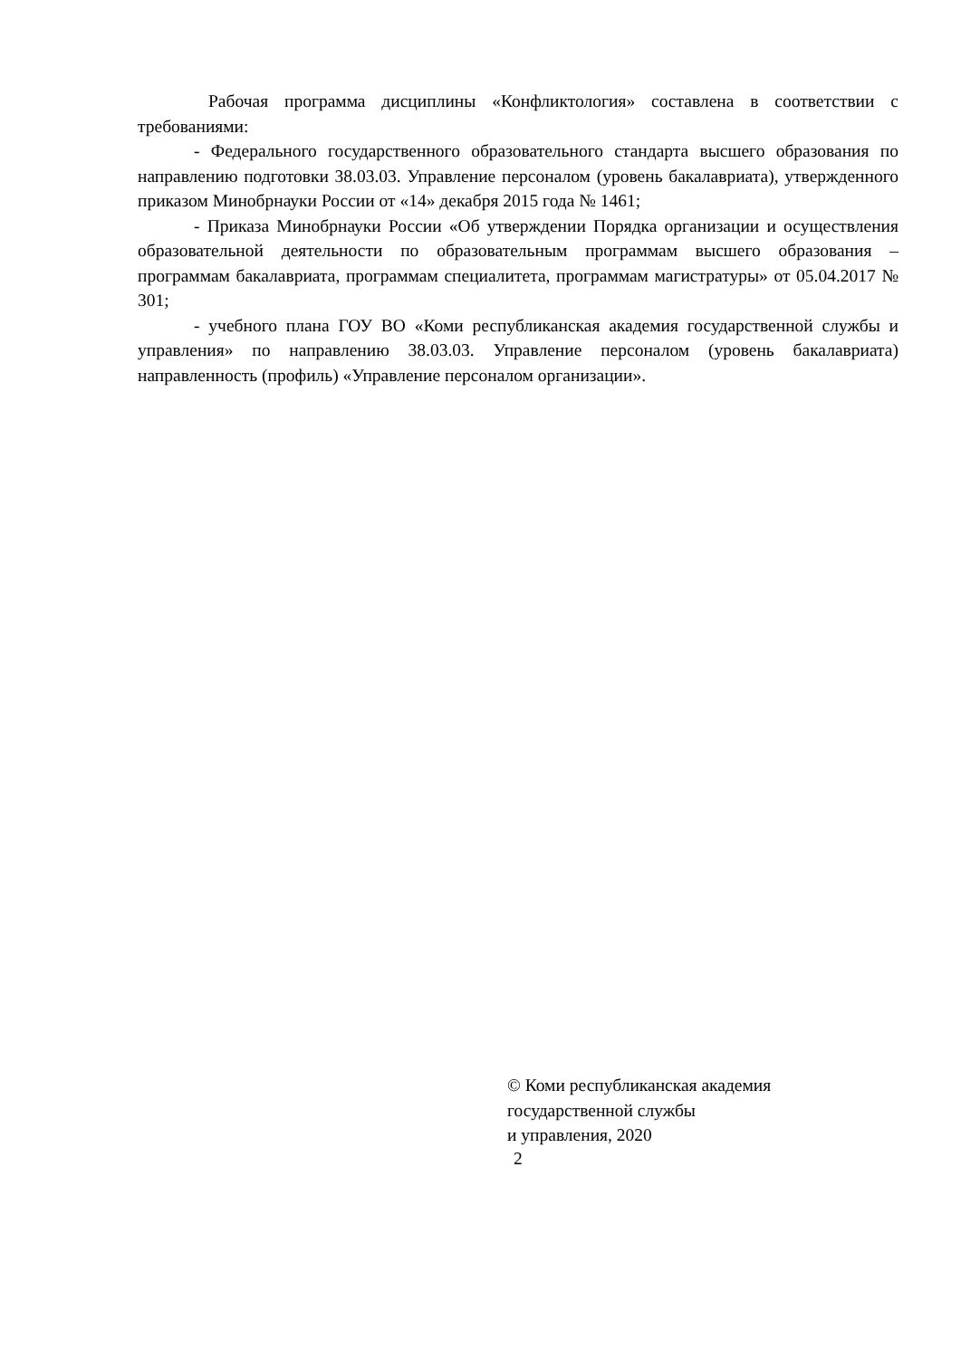Рабочая программа дисциплины «Конфликтология» составлена в соответствии с требованиями:
- Федерального государственного образовательного стандарта высшего образования по направлению подготовки 38.03.03. Управление персоналом (уровень бакалавриата), утвержденного приказом Минобрнауки России от «14» декабря 2015 года № 1461;
- Приказа Минобрнауки России «Об утверждении Порядка организации и осуществления образовательной деятельности по образовательным программам высшего образования – программам бакалавриата, программам специалитета, программам магистратуры» от 05.04.2017 № 301;
- учебного плана ГОУ ВО «Коми республиканская академия государственной службы и управления» по направлению 38.03.03. Управление персоналом (уровень бакалавриата) направленность (профиль) «Управление персоналом организации».
© Коми республиканская академия
государственной службы
и управления, 2020
2